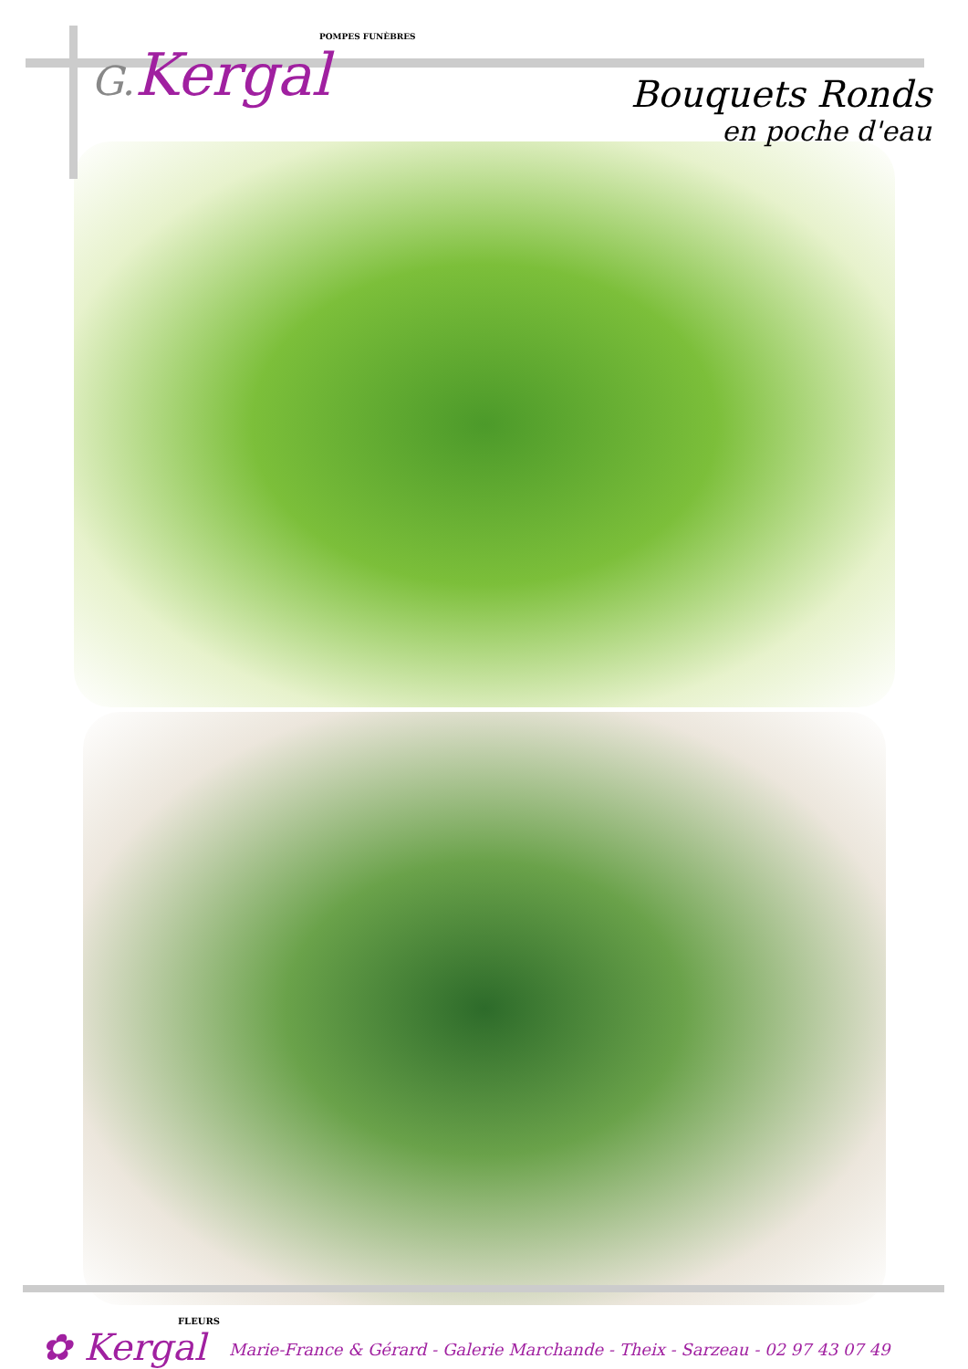POMPES FUNÈBRES
G. Kergal
Bouquets Ronds
en poche d'eau
FLEURS
✿ Kergal
Marie-France & Gérard - Galerie Marchande - Theix - Sarzeau - 02 97 43 07 49